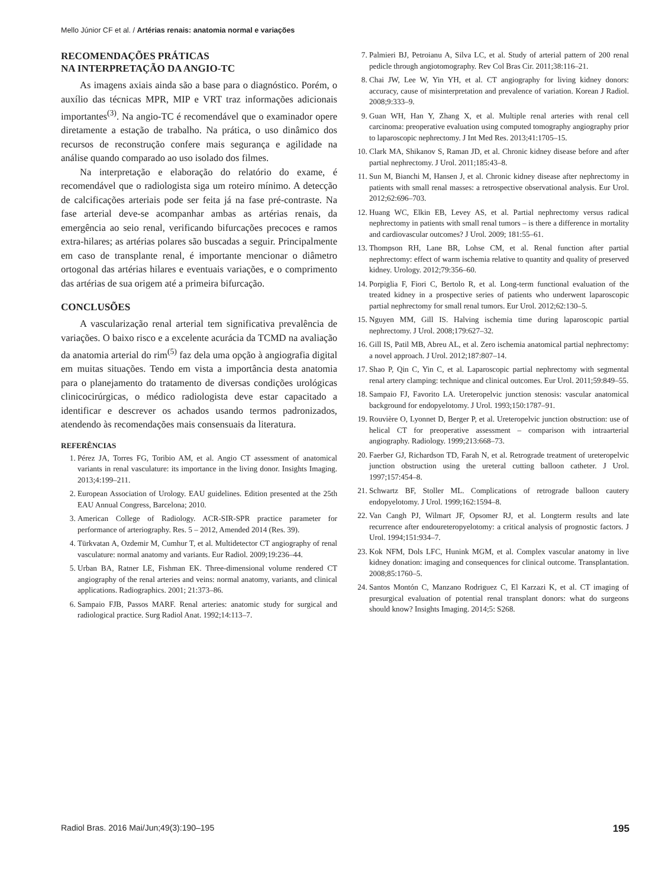Mello Júnior CF et al. / Artérias renais: anatomia normal e variações
RECOMENDAÇÕES PRÁTICAS
NA INTERPRETAÇÃO DA ANGIO-TC
As imagens axiais ainda são a base para o diagnóstico. Porém, o auxílio das técnicas MPR, MIP e VRT traz informações adicionais importantes<sup>(3)</sup>. Na angio-TC é recomendável que o examinador opere diretamente a estação de trabalho. Na prática, o uso dinâmico dos recursos de reconstrução confere mais segurança e agilidade na análise quando comparado ao uso isolado dos filmes.
Na interpretação e elaboração do relatório do exame, é recomendável que o radiologista siga um roteiro mínimo. A detecção de calcificações arteriais pode ser feita já na fase pré-contraste. Na fase arterial deve-se acompanhar ambas as artérias renais, da emergência ao seio renal, verificando bifurcações precoces e ramos extra-hilares; as artérias polares são buscadas a seguir. Principalmente em caso de transplante renal, é importante mencionar o diâmetro ortogonal das artérias hilares e eventuais variações, e o comprimento das artérias de sua origem até a primeira bifurcação.
CONCLUSÕES
A vascularização renal arterial tem significativa prevalência de variações. O baixo risco e a excelente acurácia da TCMD na avaliação da anatomia arterial do rim<sup>(5)</sup> faz dela uma opção à angiografia digital em muitas situações. Tendo em vista a importância desta anatomia para o planejamento do tratamento de diversas condições urológicas clinicocirúrgicas, o médico radiologista deve estar capacitado a identificar e descrever os achados usando termos padronizados, atendendo às recomendações mais consensuais da literatura.
REFERÊNCIAS
1. Pérez JA, Torres FG, Toribio AM, et al. Angio CT assessment of anatomical variants in renal vasculature: its importance in the living donor. Insights Imaging. 2013;4:199–211.
2. European Association of Urology. EAU guidelines. Edition presented at the 25th EAU Annual Congress, Barcelona; 2010.
3. American College of Radiology. ACR-SIR-SPR practice parameter for performance of arteriography. Res. 5 – 2012, Amended 2014 (Res. 39).
4. Türkvatan A, Ozdemir M, Cumhur T, et al. Multidetector CT angiography of renal vasculature: normal anatomy and variants. Eur Radiol. 2009;19:236–44.
5. Urban BA, Ratner LE, Fishman EK. Three-dimensional volume rendered CT angiography of the renal arteries and veins: normal anatomy, variants, and clinical applications. Radiographics. 2001; 21:373–86.
6. Sampaio FJB, Passos MARF. Renal arteries: anatomic study for surgical and radiological practice. Surg Radiol Anat. 1992;14:113–7.
7. Palmieri BJ, Petroianu A, Silva LC, et al. Study of arterial pattern of 200 renal pedicle through angiotomography. Rev Col Bras Cir. 2011;38:116–21.
8. Chai JW, Lee W, Yin YH, et al. CT angiography for living kidney donors: accuracy, cause of misinterpretation and prevalence of variation. Korean J Radiol. 2008;9:333–9.
9. Guan WH, Han Y, Zhang X, et al. Multiple renal arteries with renal cell carcinoma: preoperative evaluation using computed tomography angiography prior to laparoscopic nephrectomy. J Int Med Res. 2013;41:1705–15.
10. Clark MA, Shikanov S, Raman JD, et al. Chronic kidney disease before and after partial nephrectomy. J Urol. 2011;185:43–8.
11. Sun M, Bianchi M, Hansen J, et al. Chronic kidney disease after nephrectomy in patients with small renal masses: a retrospective observational analysis. Eur Urol. 2012;62:696–703.
12. Huang WC, Elkin EB, Levey AS, et al. Partial nephrectomy versus radical nephrectomy in patients with small renal tumors – is there a difference in mortality and cardiovascular outcomes? J Urol. 2009; 181:55–61.
13. Thompson RH, Lane BR, Lohse CM, et al. Renal function after partial nephrectomy: effect of warm ischemia relative to quantity and quality of preserved kidney. Urology. 2012;79:356–60.
14. Porpiglia F, Fiori C, Bertolo R, et al. Long-term functional evaluation of the treated kidney in a prospective series of patients who underwent laparoscopic partial nephrectomy for small renal tumors. Eur Urol. 2012;62:130–5.
15. Nguyen MM, Gill IS. Halving ischemia time during laparoscopic partial nephrectomy. J Urol. 2008;179:627–32.
16. Gill IS, Patil MB, Abreu AL, et al. Zero ischemia anatomical partial nephrectomy: a novel approach. J Urol. 2012;187:807–14.
17. Shao P, Qin C, Yin C, et al. Laparoscopic partial nephrectomy with segmental renal artery clamping: technique and clinical outcomes. Eur Urol. 2011;59:849–55.
18. Sampaio FJ, Favorito LA. Ureteropelvic junction stenosis: vascular anatomical background for endopyelotomy. J Urol. 1993;150:1787–91.
19. Rouvière O, Lyonnet D, Berger P, et al. Ureteropelvic junction obstruction: use of helical CT for preoperative assessment – comparison with intraarterial angiography. Radiology. 1999;213:668–73.
20. Faerber GJ, Richardson TD, Farah N, et al. Retrograde treatment of ureteropelvic junction obstruction using the ureteral cutting balloon catheter. J Urol. 1997;157:454–8.
21. Schwartz BF, Stoller ML. Complications of retrograde balloon cautery endopyelotomy. J Urol. 1999;162:1594–8.
22. Van Cangh PJ, Wilmart JF, Opsomer RJ, et al. Longterm results and late recurrence after endoureteropyelotomy: a critical analysis of prognostic factors. J Urol. 1994;151:934–7.
23. Kok NFM, Dols LFC, Hunink MGM, et al. Complex vascular anatomy in live kidney donation: imaging and consequences for clinical outcome. Transplantation. 2008;85:1760–5.
24. Santos Montón C, Manzano Rodriguez C, El Karzazi K, et al. CT imaging of presurgical evaluation of potential renal transplant donors: what do surgeons should know? Insights Imaging. 2014;5: S268.
Radiol Bras. 2016 Mai/Jun;49(3):190–195 195